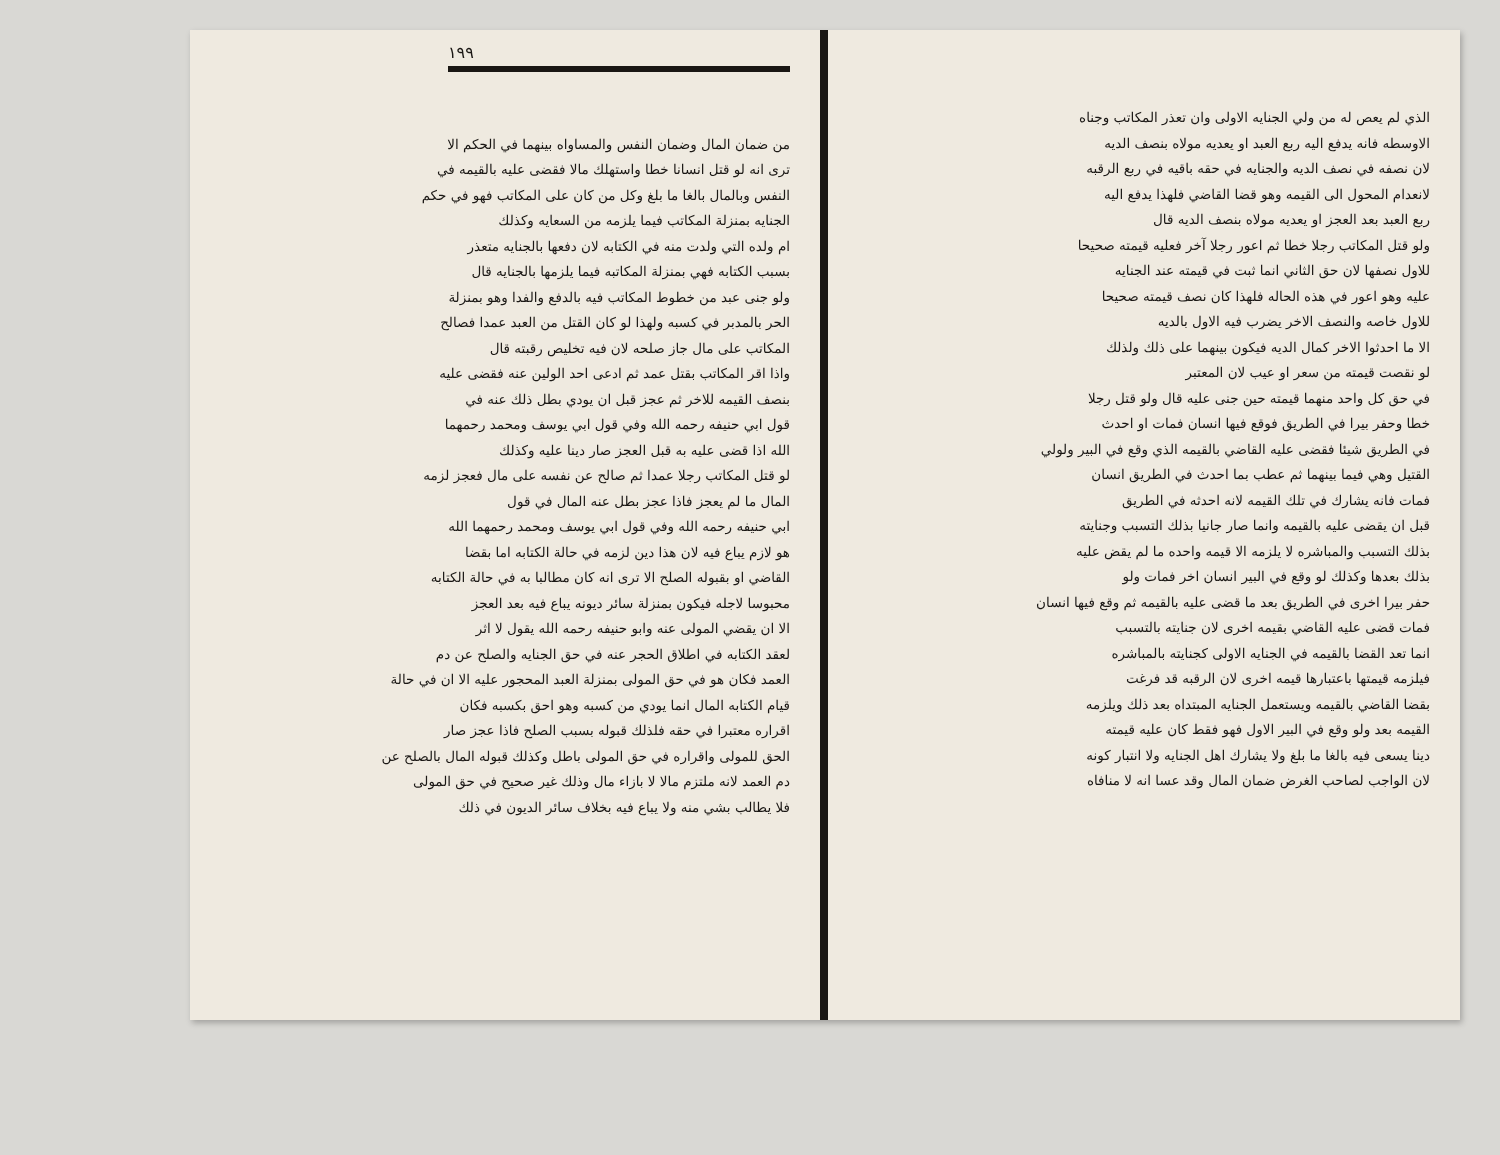الذي لم يعص له من ولي الجنايه الاولى وان تعذر المكاتب وجناه
الاوسطه فانه يدفع اليه ربع العبد او يعديه مولاه بنصف الديه
لان نصفه في نصف الديه والجنايه في حقه باقيه في ربع الرقبه
لانعدام المحول الى القيمه وهو قضا القاضي فلهذا يدفع اليه
ربع العبد بعد العجز او يعديه مولاه بنصف الديه قال
ولو قتل المكاتب رجلا خطا ثم اعور رجلا آخر فعليه قيمته صحيحا
للاول نصفها لان حق الثاني انما ثبت في قيمته عند الجنايه
عليه وهو اعور في هذه الحاله فلهذا كان نصف قيمته صحيحا
للاول خاصه والنصف الاخر يضرب فيه الاول بالديه
الا ما احدثوا الاخر كمال الديه فيكون بينهما على ذلك ولذلك
لو نقصت قيمته من سعر او عيب لان المعتبر
في حق كل واحد منهما قيمته حين جنى عليه قال ولو قتل رجلا
خطا وحفر بيرا في الطريق فوقع فيها انسان فمات او احدث
في الطريق شيئا فقضى عليه القاضي بالقيمه الذي وقع في البير ولولي
القتيل وهي فيما بينهما ثم عطب بما احدث في الطريق انسان
فمات فانه يشارك في تلك القيمه لانه احدثه في الطريق
قبل ان يقضى عليه بالقيمه وانما صار جانيا بذلك التسبب وجنايته
بذلك التسبب والمباشره لا يلزمه الا قيمه واحده ما لم يقض عليه
بذلك بعدها وكذلك لو وقع في البير انسان اخر فمات ولو
حفر بيرا اخرى في الطريق بعد ما قضى عليه بالقيمه ثم وقع فيها انسان
فمات قضى عليه القاضي بقيمه اخرى لان جنايته بالتسبب
انما تعد القضا بالقيمه في الجنايه الاولى كجنايته بالمباشره
فيلزمه قيمتها باعتبارها قيمه اخرى لان الرقبه قد فرغت
بقضا القاضي بالقيمه ويستعمل الجنايه المبتداه بعد ذلك ويلزمه
القيمه بعد ولو وقع في البير الاول فهو فقط كان عليه قيمته
دينا يسعى فيه بالغا ما بلغ ولا يشارك اهل الجنايه ولا انتبار كونه
لان الواجب لصاحب الغرض ضمان المال وقد عسا انه لا منافاه
١٩٩
من ضمان المال وضمان النفس والمساواه بينهما في الحكم الا
ترى انه لو قتل انسانا خطا واستهلك مالا فقضى عليه بالقيمه في
النفس وبالمال بالغا ما بلغ وكل من كان على المكاتب فهو في حكم
الجنايه بمنزلة المكاتب فيما يلزمه من السعايه وكذلك
ام ولده التي ولدت منه في الكتابه لان دفعها بالجنايه متعذر
بسبب الكتابه فهي بمنزلة المكاتبه فيما يلزمها بالجنايه قال
ولو جنى عبد من خطوط المكاتب فيه بالدفع والفدا وهو بمنزلة
الحر بالمدبر في كسبه ولهذا لو كان القتل من العبد عمدا فصالح
المكاتب على مال جاز صلحه لان فيه تخليص رقبته قال
واذا اقر المكاتب بقتل عمد ثم ادعى احد الولين عنه فقضى عليه
بنصف القيمه للاخر ثم عجز قبل ان يودي بطل ذلك عنه في
قول ابي حنيفه رحمه الله وفي قول ابي يوسف ومحمد رحمهما
الله اذا قضى عليه به قبل العجز صار دينا عليه وكذلك
لو قتل المكاتب رجلا عمدا ثم صالح عن نفسه على مال فعجز لزمه
المال ما لم يعجز فاذا عجز بطل عنه المال في قول
ابي حنيفه رحمه الله وفي قول ابي يوسف ومحمد رحمهما الله
هو لازم يباع فيه لان هذا دين لزمه في حالة الكتابه اما بقضا
القاضي او بقبوله الصلح الا ترى انه كان مطالبا به في حالة الكتابه
محبوسا لاجله فيكون بمنزلة سائر ديونه يباع فيه بعد العجز
الا ان يقضي المولى عنه وابو حنيفه رحمه الله يقول لا اثر
لعقد الكتابه في اطلاق الحجر عنه في حق الجنايه والصلح عن دم
العمد فكان هو في حق المولى بمنزلة العبد المحجور عليه الا ان في حالة
قيام الكتابه المال انما يودي من كسبه وهو احق بكسبه فكان
اقراره معتبرا في حقه فلذلك قبوله بسبب الصلح فاذا عجز صار
الحق للمولى واقراره في حق المولى باطل وكذلك قبوله المال بالصلح عن
دم العمد لانه ملتزم مالا لا بازاء مال وذلك غير صحيح في حق المولى
فلا يطالب بشي منه ولا يباع فيه بخلاف سائر الديون في ذلك